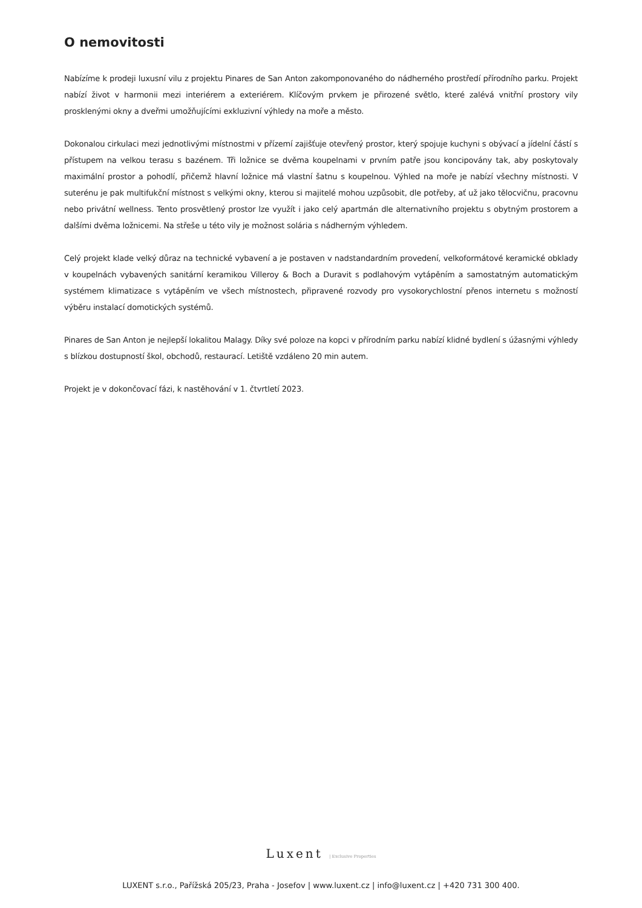O nemovitosti
Nabízíme k prodeji luxusní vilu z projektu Pinares de San Anton zakomponovaného do nádherného prostředí přírodního parku. Projekt nabízí život v harmonii mezi interiérem a exteriérem. Klíčovým prvkem je přirozené světlo, které zalévá vnitřní prostory vily prosklenými okny a dveřmi umožňujícími exkluzivní výhledy na moře a město.
Dokonalou cirkulaci mezi jednotlivými místnostmi v přízemí zajišťuje otevřený prostor, který spojuje kuchyni s obývací a jídelní částí s přístupem na velkou terasu s bazénem. Tři ložnice se dvěma koupelnami v prvním patře jsou koncipovány tak, aby poskytovaly maximální prostor a pohodlí, přičemž hlavní ložnice má vlastní šatnu s koupelnou. Výhled na moře je nabízí všechny místnosti. V suterénu je pak multifukční místnost s velkými okny, kterou si majitelé mohou uzpůsobit, dle potřeby, ať už jako tělocvičnu, pracovnu nebo privátní wellness. Tento prosvětlený prostor lze využít i jako celý apartmán dle alternativního projektu s obytným prostorem a dalšími dvěma ložnicemi. Na střeše u této vily je možnost solária s nádherným výhledem.
Celý projekt klade velký důraz na technické vybavení a je postaven v nadstandardním provedení, velkoformátové keramické obklady v koupelnách vybavených sanitární keramikou Villeroy & Boch a Duravit s podlahovým vytápěním a samostatným automatickým systémem klimatizace s vytápěním ve všech místnostech, připravené rozvody pro vysokorychlostní přenos internetu s možností výběru instalací domotických systémů.
Pinares de San Anton je nejlepší lokalitou Malagy. Díky své poloze na kopci v přírodním parku nabízí klidné bydlení s úžasnými výhledy s blízkou dostupností škol, obchodů, restaurací. Letiště vzdáleno 20 min autem.
Projekt je v dokončovací fázi, k nastěhování v 1. čtvrtletí 2023.
Luxent | Exclusive Properties
LUXENT s.r.o., Pařížská 205/23, Praha - Josefov | www.luxent.cz | info@luxent.cz | +420 731 300 400.